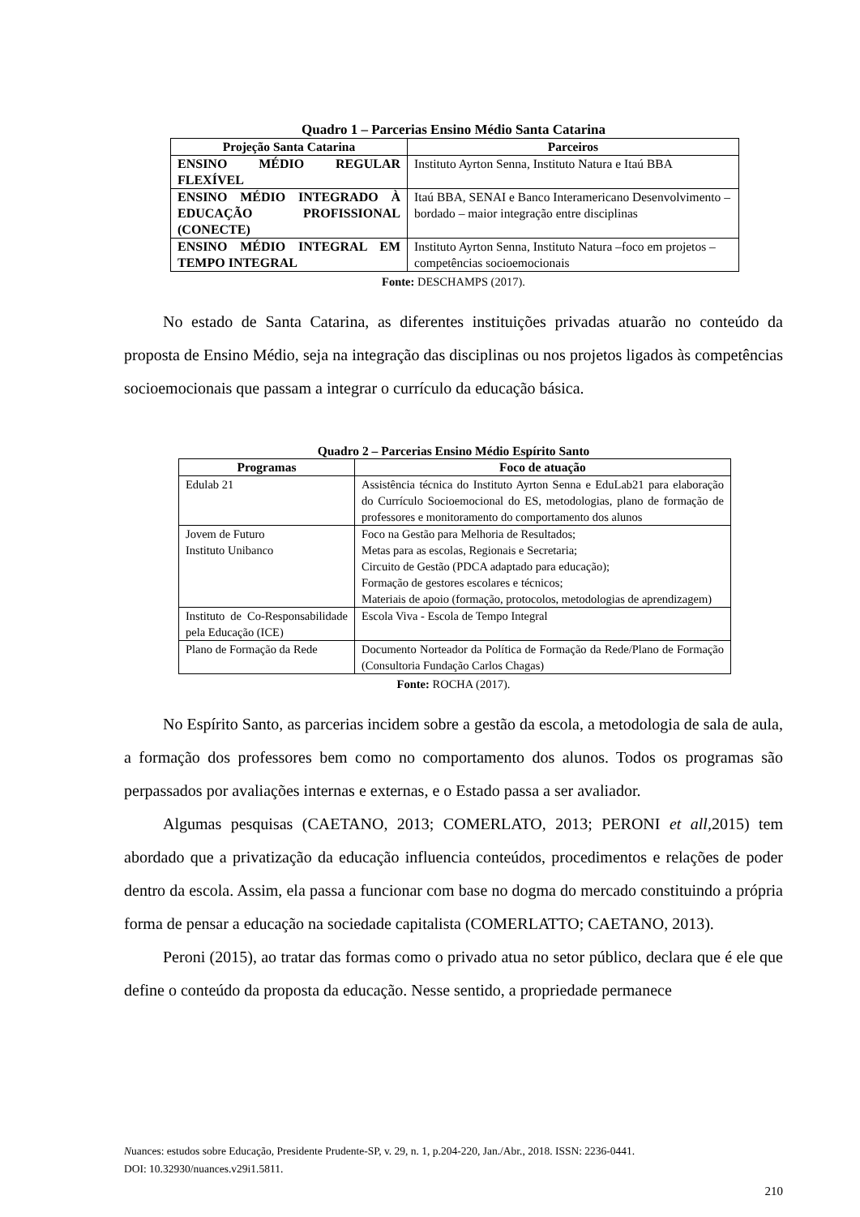Quadro 1 – Parcerias Ensino Médio Santa Catarina
| Projeção Santa Catarina | Parceiros |
| --- | --- |
| ENSINO MÉDIO REGULAR FLEXÍVEL | Instituto Ayrton Senna, Instituto Natura e Itaú BBA |
| ENSINO MÉDIO INTEGRADO À EDUCAÇÃO PROFISSIONAL (CONECTE) | Itaú BBA, SENAI e Banco Interamericano Desenvolvimento –bordado – maior integração entre disciplinas |
| ENSINO MÉDIO INTEGRAL EM TEMPO INTEGRAL | Instituto Ayrton Senna, Instituto Natura –foco em projetos –competências socioemocionais |
Fonte: DESCHAMPS (2017).
No estado de Santa Catarina, as diferentes instituições privadas atuarão no conteúdo da proposta de Ensino Médio, seja na integração das disciplinas ou nos projetos ligados às competências socioemocionais que passam a integrar o currículo da educação básica.
Quadro 2 – Parcerias Ensino Médio Espírito Santo
| Programas | Foco de atuação |
| --- | --- |
| Edulab 21 | Assistência técnica do Instituto Ayrton Senna e EduLab21 para elaboração do Currículo Socioemocional do ES, metodologias, plano de formação de professores e monitoramento do comportamento dos alunos |
| Jovem de Futuro Instituto Unibanco | Foco na Gestão para Melhoria de Resultados; Metas para as escolas, Regionais e Secretaria; Circuito de Gestão (PDCA adaptado para educação); Formação de gestores escolares e técnicos; Materiais de apoio (formação, protocolos, metodologias de aprendizagem) |
| Instituto de Co-Responsabilidade pela Educação (ICE) | Escola Viva - Escola de Tempo Integral |
| Plano de Formação da Rede | Documento Norteador da Política de Formação da Rede/Plano de Formação (Consultoria Fundação Carlos Chagas) |
Fonte: ROCHA (2017).
No Espírito Santo, as parcerias incidem sobre a gestão da escola, a metodologia de sala de aula, a formação dos professores bem como no comportamento dos alunos. Todos os programas são perpassados por avaliações internas e externas, e o Estado passa a ser avaliador.
Algumas pesquisas (CAETANO, 2013; COMERLATO, 2013; PERONI et all, 2015) tem abordado que a privatização da educação influencia conteúdos, procedimentos e relações de poder dentro da escola. Assim, ela passa a funcionar com base no dogma do mercado constituindo a própria forma de pensar a educação na sociedade capitalista (COMERLATTO; CAETANO, 2013).
Peroni (2015), ao tratar das formas como o privado atua no setor público, declara que é ele que define o conteúdo da proposta da educação. Nesse sentido, a propriedade permanece
Nuances: estudos sobre Educação, Presidente Prudente-SP, v. 29, n. 1, p.204-220, Jan./Abr., 2018. ISSN: 2236-0441.
DOI: 10.32930/nuances.v29i1.5811.
210